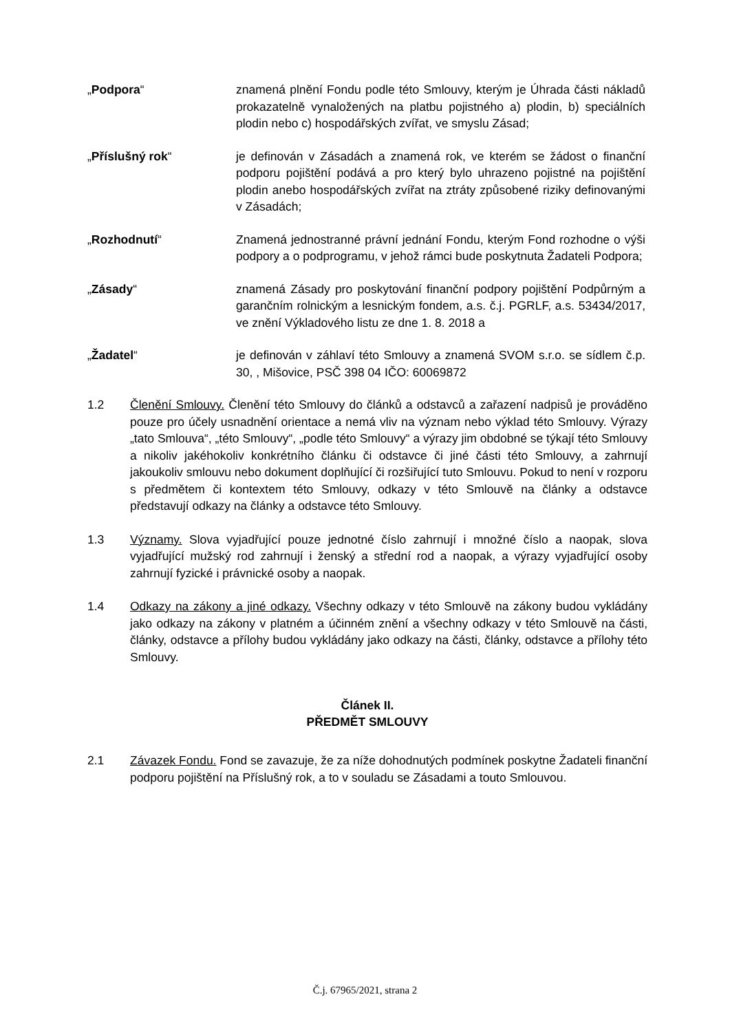„Podpora“ znamená plnění Fondu podle této Smlouvy, kterým je Úhrada části nákladů prokazatelně vynaložených na platbu pojistného a) plodin, b) speciálních plodin nebo c) hospodářských zvířat, ve smyslu Zásad;
„Příslušný rok“ je definován v Zásadách a znamená rok, ve kterém se žádost o finanční podporu pojištění podává a pro který bylo uhrazeno pojistné na pojištění plodin anebo hospodářských zvířat na ztráty způsobené riziky definovanými v Zásadách;
„Rozhodnutí“ Znamená jednostranné právní jednání Fondu, kterým Fond rozhodne o výši podpory a o podprogramu, v jehož rámci bude poskytnuta Žadateli Podpora;
„Zásady“ znamená Zásady pro poskytování finanční podpory pojištění Podpůrným a garančním rolnickým a lesnickým fondem, a.s. č.j. PGRLF, a.s. 53434/2017, ve znění Výkladového listu ze dne 1. 8. 2018 a
„Žadatel“ je definován v záhlaví této Smlouvy a znamená SVOM s.r.o. se sídlem č.p. 30, , Mišovice, PSČ 398 04 IČO: 60069872
1.2 Členění Smlouvy. Členění této Smlouvy do článků a odstavců a zařazení nadpisů je prováděno pouze pro účely usnadnění orientace a nemá vliv na význam nebo výklad této Smlouvy. Výrazy „tato Smlouva“, „této Smlouvy“, „podle této Smlouvy“ a výrazy jim obdobné se týkají této Smlouvy a nikoliv jakéhokoliv konkrétního článku či odstavce či jiné části této Smlouvy, a zahrnují jakoukoliv smlouvu nebo dokument doplňující či rozšiřující tuto Smlouvu. Pokud to není v rozporu s předmětem či kontextem této Smlouvy, odkazy v této Smlouvě na články a odstavce představují odkazy na články a odstavce této Smlouvy.
1.3 Významy. Slova vyjadřující pouze jednotné číslo zahrnují i množné číslo a naopak, slova vyjadřující mužský rod zahrnují i ženský a střední rod a naopak, a výrazy vyjadřující osoby zahrnují fyzické i právnické osoby a naopak.
1.4 Odkazy na zákony a jiné odkazy. Všechny odkazy v této Smlouvě na zákony budou vykládány jako odkazy na zákony v platném a účinném znění a všechny odkazy v této Smlouvě na části, články, odstavce a přílohy budou vykládány jako odkazy na části, články, odstavce a přílohy této Smlouvy.
Článek II.
PŘEDMĚT SMLOUVY
2.1 Závazek Fondu. Fond se zavazuje, že za níže dohodnutých podmínek poskytne Žadateli finanční podporu pojištění na Příslušný rok, a to v souladu se Zásadami a touto Smlouvou.
Č.j. 67965/2021, strana 2